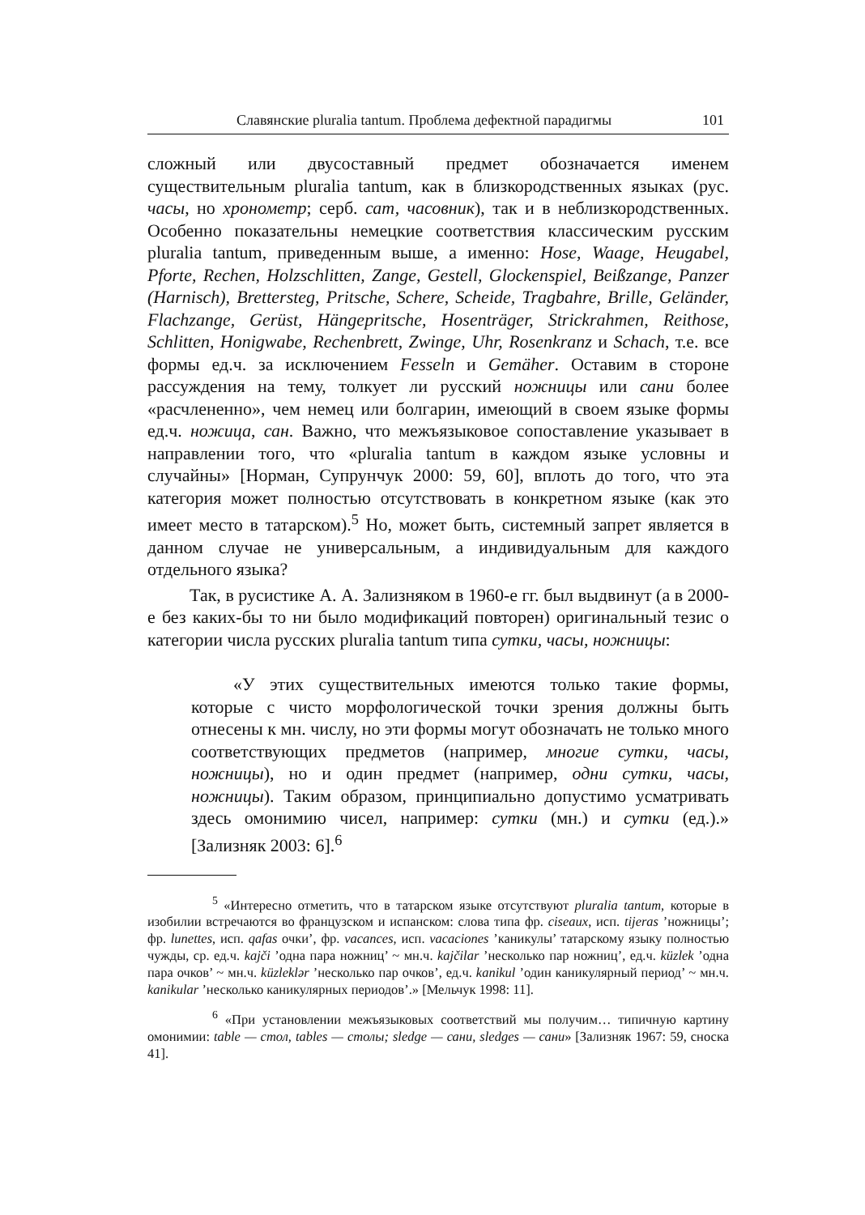Славянские pluralia tantum. Проблема дефектной парадигмы 101
сложный или двусоставный предмет обозначается именем существительным pluralia tantum, как в близкородственных языках (рус. часы, но хронометр; серб. сат, часовник), так и в неблизкородственных. Особенно показательны немецкие соответствия классическим русским pluralia tantum, приведенным выше, а именно: Hose, Waage, Heugabel, Pforte, Rechen, Holzschlitten, Zange, Gestell, Glockenspiel, Beißzange, Panzer (Harnisch), Brettersteg, Pritsche, Schere, Scheide, Tragbahre, Brille, Geländer, Flachzange, Gerüst, Hängepritsche, Hosenträger, Strickrahmen, Reithose, Schlitten, Honigwabe, Rechenbrett, Zwinge, Uhr, Rosenkranz и Schach, т.е. все формы ед.ч. за исключением Fesseln и Gemäher. Оставим в стороне рассуждения на тему, толкует ли русский ножницы или сани более «расчлененно», чем немец или болгарин, имеющий в своем языке формы ед.ч. ножица, сан. Важно, что межъязыковое сопоставление указывает в направлении того, что «pluralia tantum в каждом языке условны и случайны» [Норман, Супрунчук 2000: 59, 60], вплоть до того, что эта категория может полностью отсутствовать в конкретном языке (как это имеет место в татарском).<sup>5</sup> Но, может быть, системный запрет является в данном случае не универсальным, а индивидуальным для каждого отдельного языка?
Так, в русистике А. А. Зализняком в 1960-е гг. был выдвинут (а в 2000-е без каких-бы то ни было модификаций повторен) оригинальный тезис о категории числа русских pluralia tantum типа сутки, часы, ножницы:
«У этих существительных имеются только такие формы, которые с чисто морфологической точки зрения должны быть отнесены к мн. числу, но эти формы могут обозначать не только много соответствующих предметов (например, многие сутки, часы, ножницы), но и один предмет (например, одни сутки, часы, ножницы). Таким образом, принципиально допустимо усматривать здесь омонимию чисел, например: сутки (мн.) и сутки (ед.).» [Зализняк 2003: 6].<sup>6</sup>
<sup>5</sup> «Интересно отметить, что в татарском языке отсутствуют pluralia tantum, которые в изобилии встречаются во французском и испанском: слова типа фр. ciseaux, исп. tijeras ’ножницы’; фр. lunettes, исп. qafas очки’, фр. vacances, исп. vacaciones ’каникулы’ татарскому языку полностью чужды, ср. ед.ч. kajči ’одна пара ножниц’ ~ мн.ч. kajčilar ’несколько пар ножниц’, ед.ч. küzlek ’одна пара очков’ ~ мн.ч. küzleklər ’несколько пар очков’, ед.ч. kanikul ’один каникулярный период’ ~ мн.ч. kanikular ’несколько каникулярных периодов’.» [Мельчук 1998: 11].
<sup>6</sup> «При установлении межъязыковых соответствий мы получим… типичную картину омонимии: table — стол, tables — столы; sledge — сани, sledges — сани» [Зализняк 1967: 59, сноска 41].